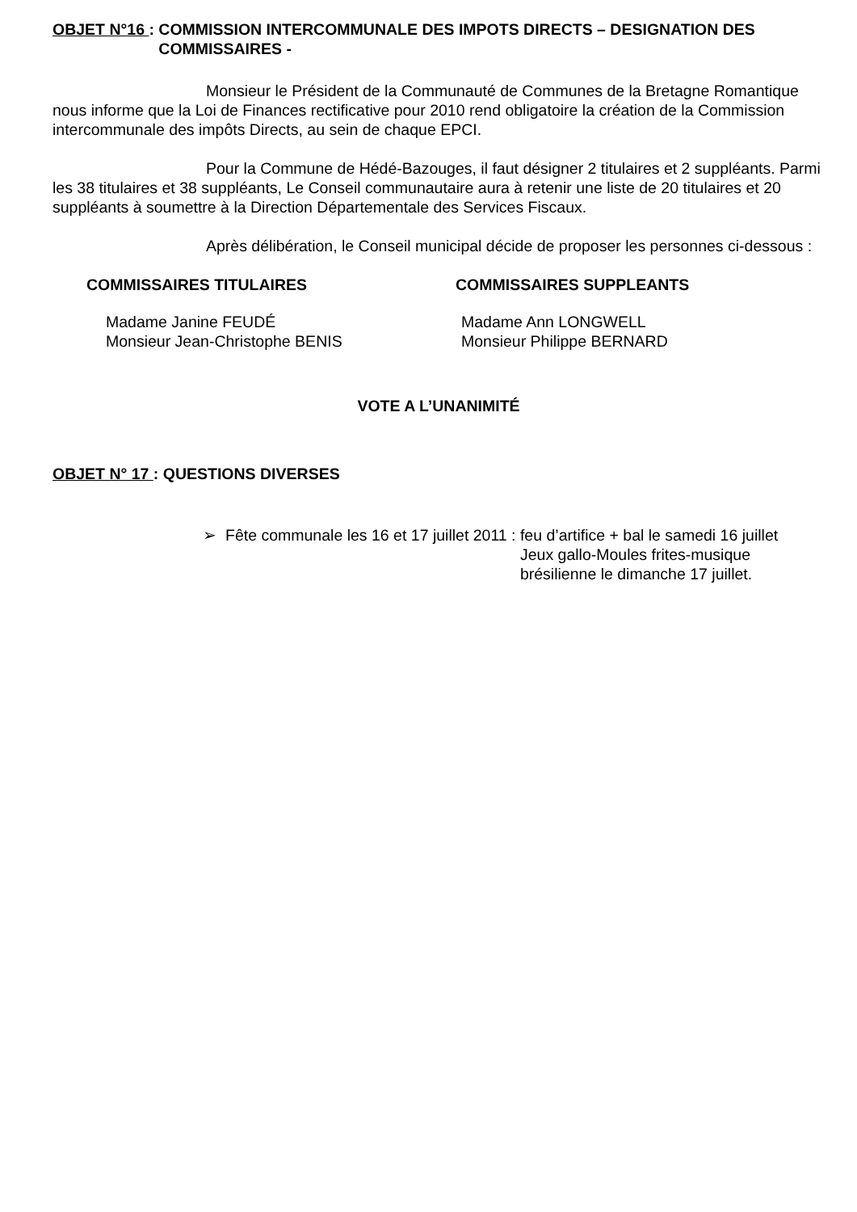OBJET N°16 : COMMISSION INTERCOMMUNALE DES IMPOTS DIRECTS – DESIGNATION DES COMMISSAIRES -
Monsieur le Président de la Communauté de Communes de la Bretagne Romantique nous informe que la Loi de Finances rectificative pour 2010 rend obligatoire la création de la Commission intercommunale des impôts Directs, au sein de chaque EPCI.
Pour la Commune de Hédé-Bazouges, il faut désigner 2 titulaires et 2 suppléants. Parmi les 38 titulaires et 38 suppléants, Le Conseil communautaire aura à retenir une liste de 20 titulaires et 20 suppléants à soumettre à la Direction Départementale des Services Fiscaux.
Après délibération, le Conseil municipal décide de proposer les personnes ci-dessous :
COMMISSAIRES TITULAIRES
Madame Janine FEUDÉ
Monsieur Jean-Christophe BENIS
COMMISSAIRES SUPPLEANTS
Madame Ann LONGWELL
Monsieur Philippe BERNARD
VOTE A L’UNANIMITÉ
OBJET N° 17 : QUESTIONS DIVERSES
➢ Fête communale les 16 et 17 juillet 2011 : feu d’artifice + bal le samedi 16 juillet
Jeux gallo-Moules frites-musique
brésilienne le dimanche 17 juillet.